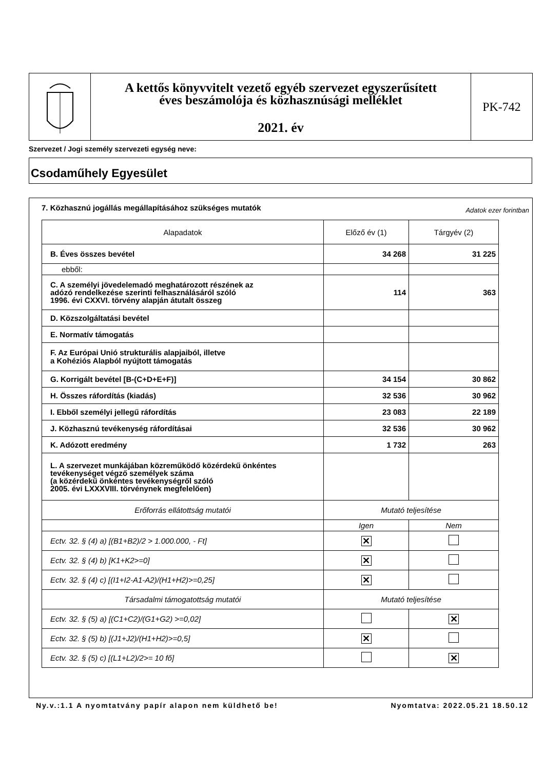A kettős könyvvitelt vezető egyéb szervezet egyszerűsített
éves beszámolója és közhasznúsági melléklet
2021. év
PK-742
Szervezet / Jogi személy szervezeti egység neve:
Csodaműhely Egyesület
7. Közhasznú jogállás megállapításához szükséges mutatók
Adatok ezer forintban
| Alapadatok | Előző év (1) | Tárgyév (2) |
| --- | --- | --- |
| B. Éves összes bevétel | 34 268 | 31 225 |
| ebből: | | |
| C. A személyi jövedelemadó meghatározott részének az adózó rendelkezése szerinti felhasználásáról szóló 1996. évi CXXVI. törvény alapján átutalt összeg | 114 | 363 |
| D. Közszolgáltatási bevétel | | |
| E. Normatív támogatás | | |
| F. Az Európai Unió strukturális alapjaiból, illetve a Kohéziós Alapból nyújtott támogatás | | |
| G. Korrigált bevétel [B-(C+D+E+F)] | 34 154 | 30 862 |
| H. Összes ráfordítás (kiadás) | 32 536 | 30 962 |
| I. Ebből személyi jellegű ráfordítás | 23 083 | 22 189 |
| J. Közhasznú tevékenység ráfordításai | 32 536 | 30 962 |
| K. Adózott eredmény | 1 732 | 263 |
| L. A szervezet munkájában közreműködő közérdekű önkéntes tevékenységet végző személyek száma (a közérdekű önkéntes tevékenységről szóló 2005. évi LXXXVIII. törvénynek megfelelően) | | |
| Erőforrás ellátottság mutatói | Mutató teljesítése | |
| | Igen | Nem |
| Ectv. 32. § (4) a) [(B1+B2)/2 > 1.000.000, - Ft] | ✕ | |
| Ectv. 32. § (4) b) [K1+K2>=0] | ✕ | |
| Ectv. 32. § (4) c) [(I1+I2-A1-A2)/(H1+H2)>=0,25] | ✕ | |
| Társadalmi támogatottság mutatói | Mutató teljesítése | |
| Ectv. 32. § (5) a) [(C1+C2)/(G1+G2) >=0,02] | | ✕ |
| Ectv. 32. § (5) b) [(J1+J2)/(H1+H2)>=0,5] | ✕ | |
| Ectv. 32. § (5) c) [(L1+L2)/2>= 10 fő] | | ✕ |
Ny.v.:1.1 A nyomtatvány papír alapon nem küldhető be! Nyomtatva: 2022.05.21 18.50.12